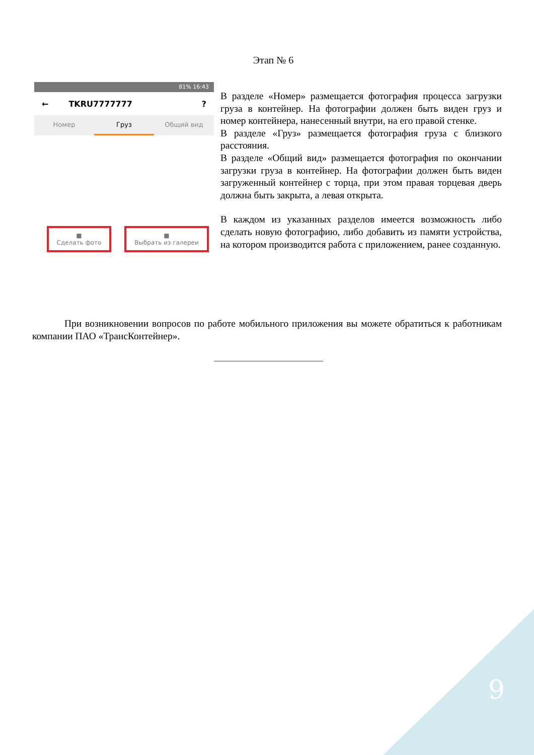Этап № 6
81% 16:43
← TKRU7777777?
Номер Груз Общий вид
■
Сделать фото
■
Выбрать из галереи
В разделе «Номер» размещается фотография процесса загрузки груза в контейнер. На фотографии должен быть виден груз и номер контейнера, нанесенный внутри, на его правой стенке.
В разделе «Груз» размещается фотография груза с близкого расстояния.
В разделе «Общий вид» размещается фотография по окончании загрузки груза в контейнер. На фотографии должен быть виден загруженный контейнер с торца, при этом правая торцевая дверь должна быть закрыта, а левая открыта.
В каждом из указанных разделов имеется возможность либо сделать новую фотографию, либо добавить из памяти устройства, на котором производится работа с приложением, ранее созданную.
При возникновении вопросов по работе мобильного приложения вы можете обратиться к работникам компании ПАО «ТрансКонтейнер».
___________________________
9